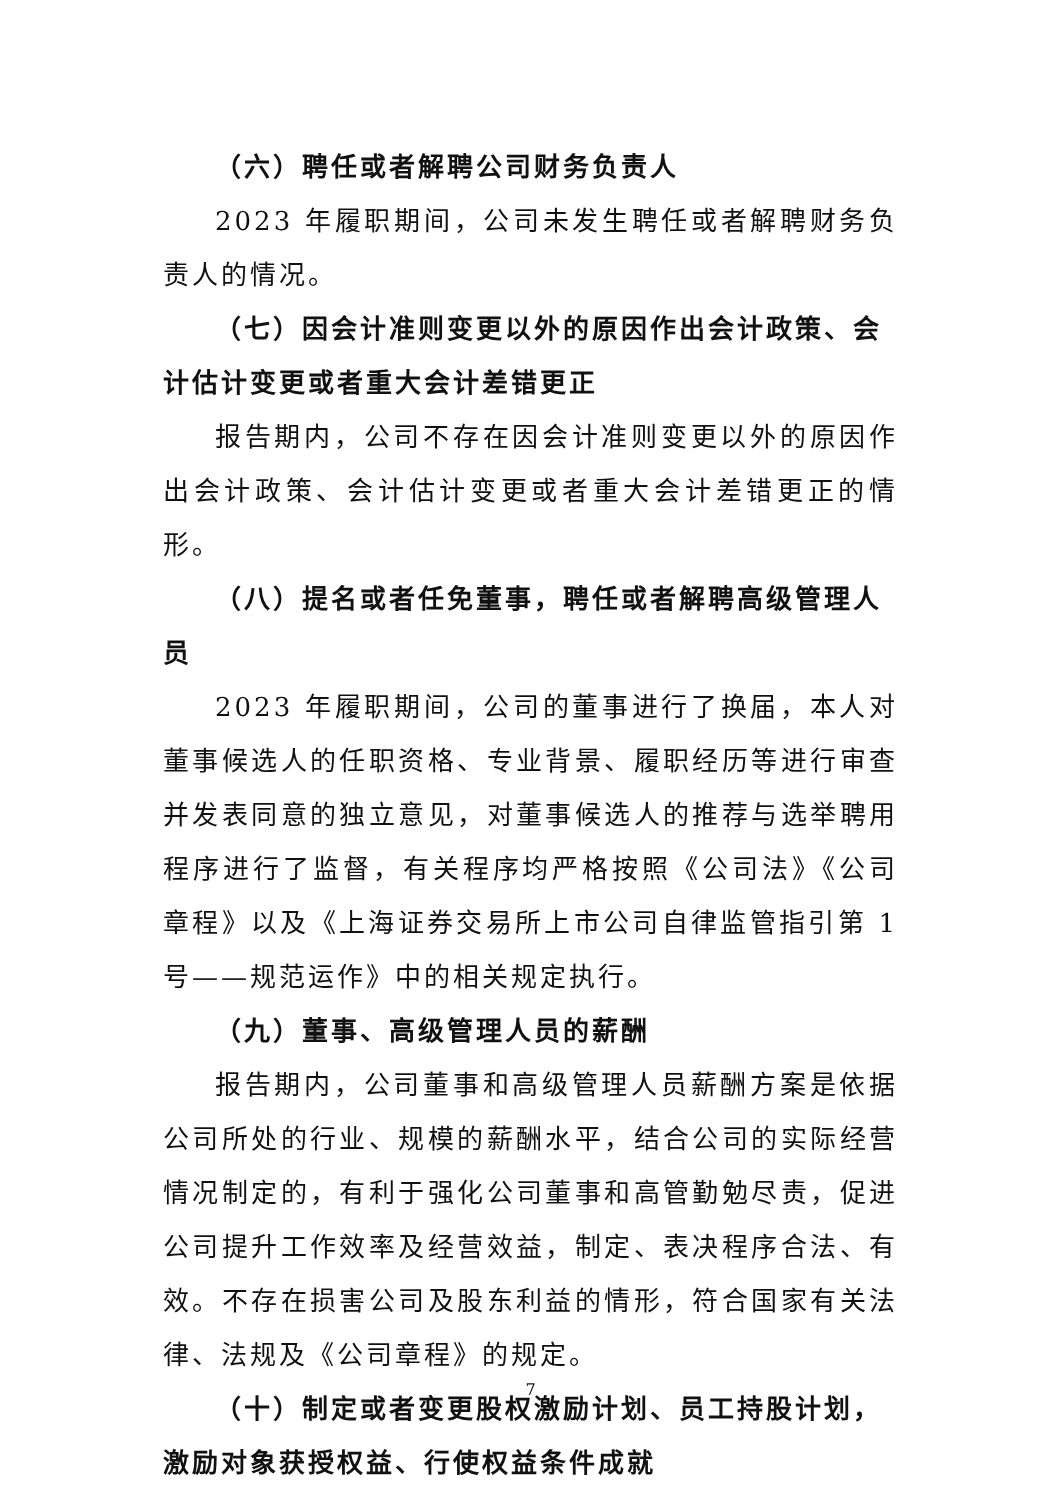（六）聘任或者解聘公司财务负责人
2023 年履职期间，公司未发生聘任或者解聘财务负责人的情况。
（七）因会计准则变更以外的原因作出会计政策、会计估计变更或者重大会计差错更正
报告期内，公司不存在因会计准则变更以外的原因作出会计政策、会计估计变更或者重大会计差错更正的情形。
（八）提名或者任免董事，聘任或者解聘高级管理人员
2023 年履职期间，公司的董事进行了换届，本人对董事候选人的任职资格、专业背景、履职经历等进行审查并发表同意的独立意见，对董事候选人的推荐与选举聘用程序进行了监督，有关程序均严格按照《公司法》《公司章程》以及《上海证券交易所上市公司自律监管指引第 1 号——规范运作》中的相关规定执行。
（九）董事、高级管理人员的薪酬
报告期内，公司董事和高级管理人员薪酬方案是依据公司所处的行业、规模的薪酬水平，结合公司的实际经营情况制定的，有利于强化公司董事和高管勤勉尽责，促进公司提升工作效率及经营效益，制定、表决程序合法、有效。不存在损害公司及股东利益的情形，符合国家有关法律、法规及《公司章程》的规定。
（十）制定或者变更股权激励计划、员工持股计划，激励对象获授权益、行使权益条件成就
7